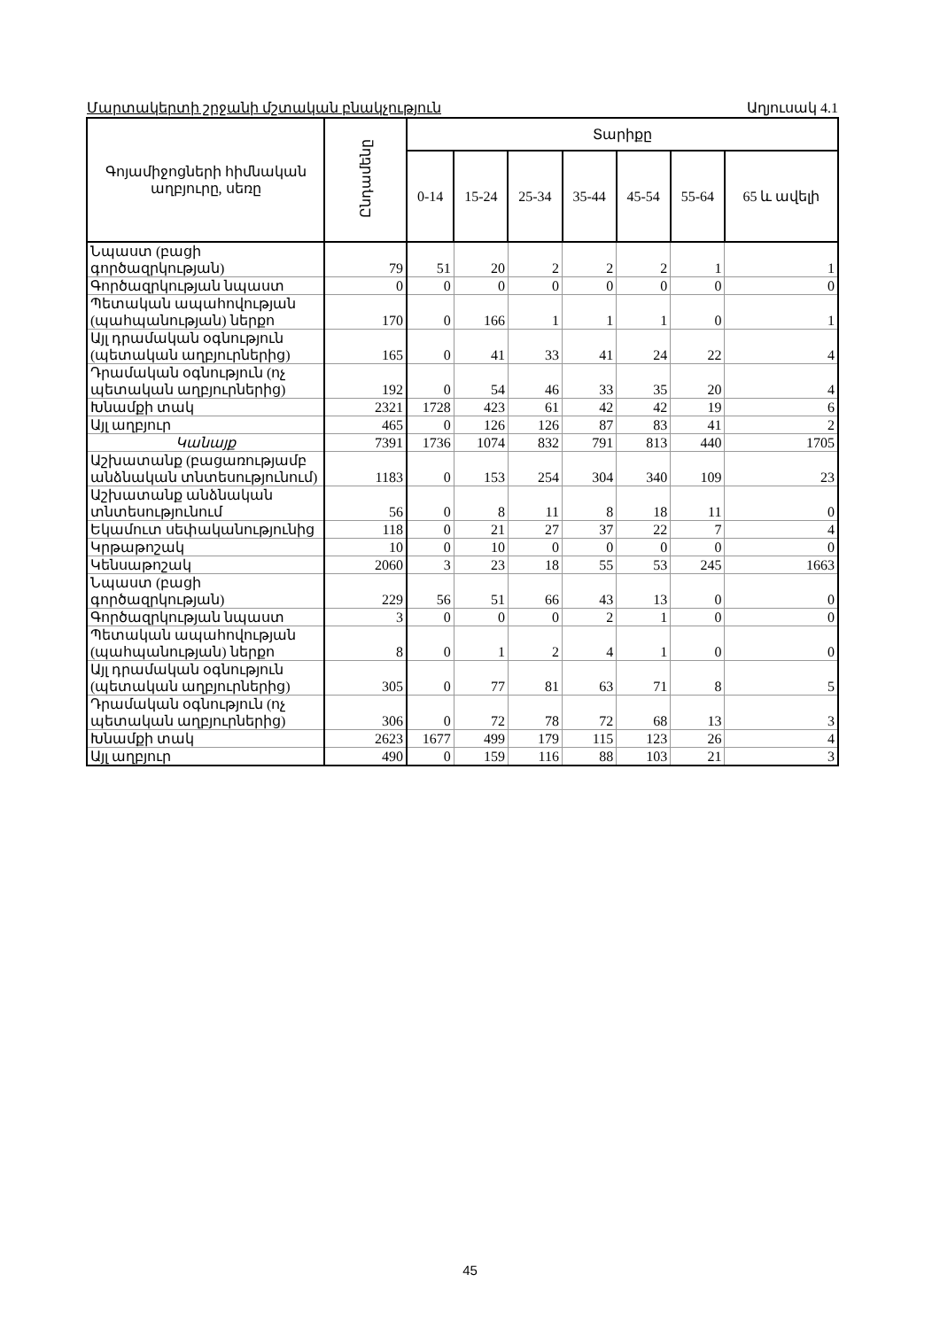Մարտակերտի շրջանի մշտական բնակչություն Աղյուսակ 4.1
| Գոյամիջոցների հիմնական աղբյուրը, սեռը | Ընդամենը | Տարիքը | | | | | | |
| --- | --- | --- | --- | --- | --- | --- | --- | --- |
| | | 0-14 | 15-24 | 25-34 | 35-44 | 45-54 | 55-64 | 65 և ավելի |
| Նպաստ (բացի գործազրկության) | 79 | 51 | 20 | 2 | 2 | 2 | 1 | 1 |
| Գործազրկության նպաստ | 0 | 0 | 0 | 0 | 0 | 0 | 0 | 0 |
| Պետական ապահովության (պահպանության) ներքո | 170 | 0 | 166 | 1 | 1 | 1 | 0 | 1 |
| Այլ դրամական օգնություն (պետական աղբյուրներից) | 165 | 0 | 41 | 33 | 41 | 24 | 22 | 4 |
| Դրամական օգնություն (ոչ պետական աղբյուրներից) | 192 | 0 | 54 | 46 | 33 | 35 | 20 | 4 |
| Խնամքի տակ | 2321 | 1728 | 423 | 61 | 42 | 42 | 19 | 6 |
| Այլ աղբյուր | 465 | 0 | 126 | 126 | 87 | 83 | 41 | 2 |
| Կանայք | 7391 | 1736 | 1074 | 832 | 791 | 813 | 440 | 1705 |
| Աշխատանք (բացառությամբ անձնական տնտեսությունում) | 1183 | 0 | 153 | 254 | 304 | 340 | 109 | 23 |
| Աշխատանք անձնական տնտեսությունում | 56 | 0 | 8 | 11 | 8 | 18 | 11 | 0 |
| Եկամուտ սեփականությունից | 118 | 0 | 21 | 27 | 37 | 22 | 7 | 4 |
| Կրթաթոշակ | 10 | 0 | 10 | 0 | 0 | 0 | 0 | 0 |
| Կենսաթոշակ | 2060 | 3 | 23 | 18 | 55 | 53 | 245 | 1663 |
| Նպաստ (բացի գործազրկության) | 229 | 56 | 51 | 66 | 43 | 13 | 0 | 0 |
| Գործազրկության նպաստ | 3 | 0 | 0 | 0 | 2 | 1 | 0 | 0 |
| Պետական ապահովության (պահպանության) ներքո | 8 | 0 | 1 | 2 | 4 | 1 | 0 | 0 |
| Այլ դրամական օգնություն (պետական աղբյուրներից) | 305 | 0 | 77 | 81 | 63 | 71 | 8 | 5 |
| Դրամական օգնություն (ոչ պետական աղբյուրներից) | 306 | 0 | 72 | 78 | 72 | 68 | 13 | 3 |
| Խնամքի տակ | 2623 | 1677 | 499 | 179 | 115 | 123 | 26 | 4 |
| Այլ աղբյուր | 490 | 0 | 159 | 116 | 88 | 103 | 21 | 3 |
45